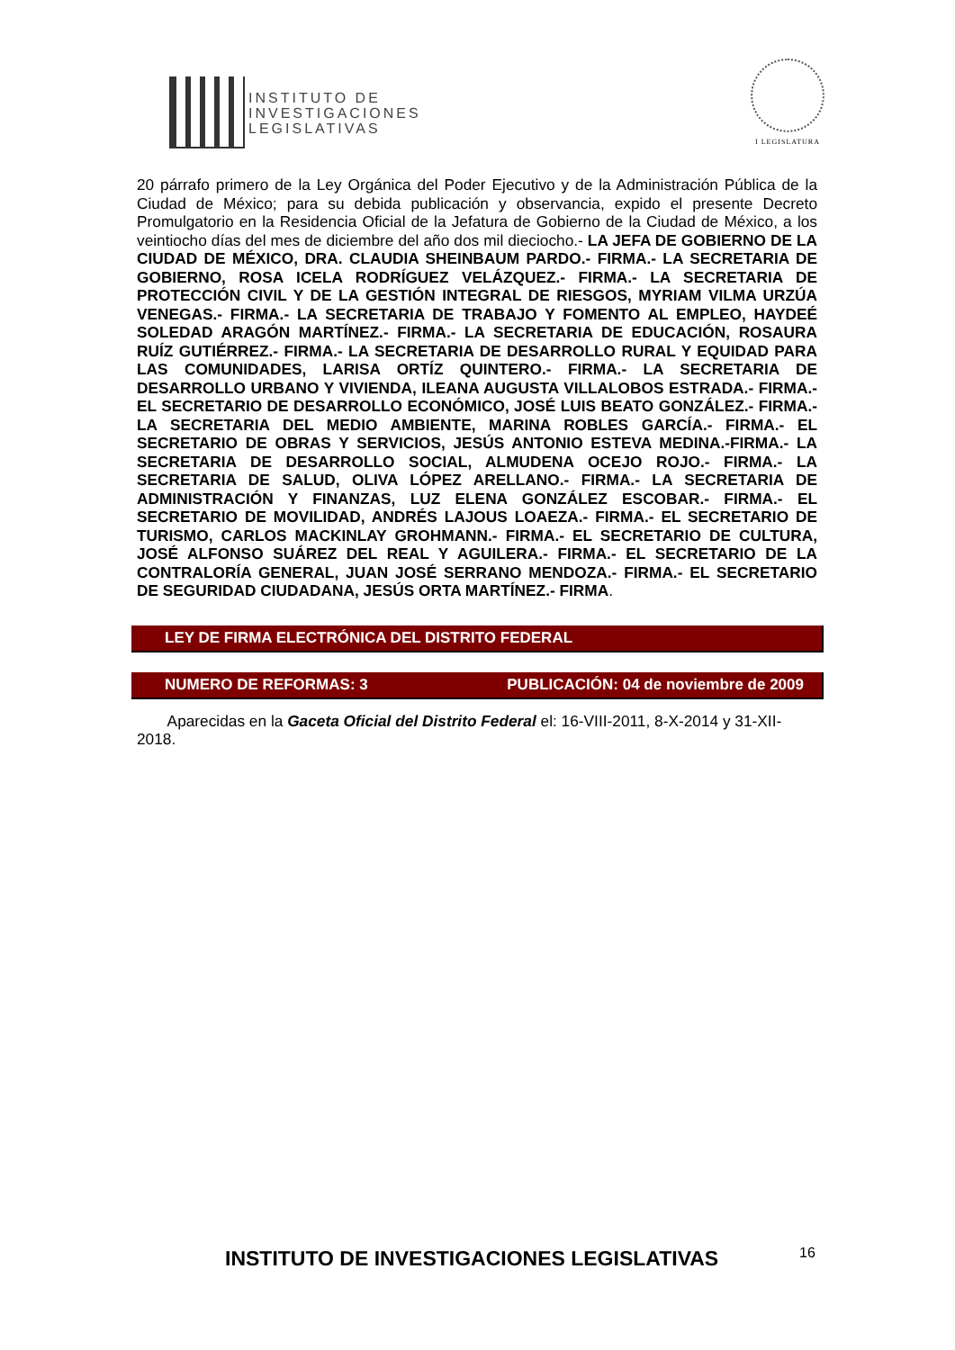INSTITUTO DE
INVESTIGACIONES
LEGISLATIVAS
I LEGISLATURA
20 párrafo primero de la Ley Orgánica del Poder Ejecutivo y de la Administración Pública de la Ciudad de México; para su debida publicación y observancia, expido el presente Decreto Promulgatorio en la Residencia Oficial de la Jefatura de Gobierno de la Ciudad de México, a los veintiocho días del mes de diciembre del año dos mil dieciocho.- LA JEFA DE GOBIERNO DE LA CIUDAD DE MÉXICO, DRA. CLAUDIA SHEINBAUM PARDO.- FIRMA.- LA SECRETARIA DE GOBIERNO, ROSA ICELA RODRÍGUEZ VELÁZQUEZ.- FIRMA.- LA SECRETARIA DE PROTECCIÓN CIVIL Y DE LA GESTIÓN INTEGRAL DE RIESGOS, MYRIAM VILMA URZÚA VENEGAS.- FIRMA.- LA SECRETARIA DE TRABAJO Y FOMENTO AL EMPLEO, HAYDEÉ SOLEDAD ARAGÓN MARTÍNEZ.- FIRMA.- LA SECRETARIA DE EDUCACIÓN, ROSAURA RUÍZ GUTIÉRREZ.- FIRMA.- LA SECRETARIA DE DESARROLLO RURAL Y EQUIDAD PARA LAS COMUNIDADES, LARISA ORTÍZ QUINTERO.- FIRMA.- LA SECRETARIA DE DESARROLLO URBANO Y VIVIENDA, ILEANA AUGUSTA VILLALOBOS ESTRADA.- FIRMA.- EL SECRETARIO DE DESARROLLO ECONÓMICO, JOSÉ LUIS BEATO GONZÁLEZ.- FIRMA.- LA SECRETARIA DEL MEDIO AMBIENTE, MARINA ROBLES GARCÍA.- FIRMA.- EL SECRETARIO DE OBRAS Y SERVICIOS, JESÚS ANTONIO ESTEVA MEDINA.-FIRMA.- LA SECRETARIA DE DESARROLLO SOCIAL, ALMUDENA OCEJO ROJO.- FIRMA.- LA SECRETARIA DE SALUD, OLIVA LÓPEZ ARELLANO.- FIRMA.- LA SECRETARIA DE ADMINISTRACIÓN Y FINANZAS, LUZ ELENA GONZÁLEZ ESCOBAR.- FIRMA.- EL SECRETARIO DE MOVILIDAD, ANDRÉS LAJOUS LOAEZA.- FIRMA.- EL SECRETARIO DE TURISMO, CARLOS MACKINLAY GROHMANN.- FIRMA.- EL SECRETARIO DE CULTURA, JOSÉ ALFONSO SUÁREZ DEL REAL Y AGUILERA.- FIRMA.- EL SECRETARIO DE LA CONTRALORÍA GENERAL, JUAN JOSÉ SERRANO MENDOZA.- FIRMA.- EL SECRETARIO DE SEGURIDAD CIUDADANA, JESÚS ORTA MARTÍNEZ.- FIRMA.
LEY DE FIRMA ELECTRÓNICA DEL DISTRITO FEDERAL
NUMERO DE REFORMAS: 3 PUBLICACIÓN: 04 de noviembre de 2009
Aparecidas en la Gaceta Oficial del Distrito Federal el: 16-VIII-2011, 8-X-2014 y 31-XII-2018.
INSTITUTO DE INVESTIGACIONES LEGISLATIVAS
16